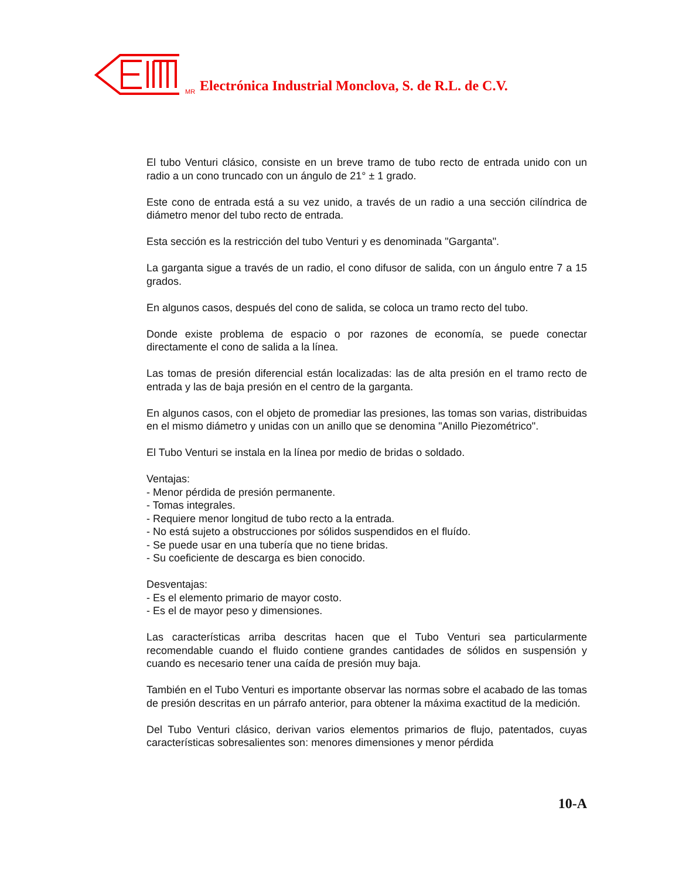MR Electrónica Industrial Monclova, S. de R.L. de C.V.
El tubo Venturi clásico, consiste en un breve tramo de tubo recto de entrada unido con un radio a un cono truncado con un ángulo de 21° ± 1 grado.
Este cono de entrada está a su vez unido, a través de un radio a una sección cilíndrica de diámetro menor del tubo recto de entrada.
Esta sección es la restricción del tubo Venturi y es denominada "Garganta".
La garganta sigue a través de un radio, el cono difusor de salida, con un ángulo entre 7 a 15 grados.
En algunos casos, después del cono de salida, se coloca un tramo recto del tubo.
Donde existe problema de espacio o por razones de economía, se puede conectar directamente el cono de salida a la línea.
Las tomas de presión diferencial están localizadas: las de alta presión en el tramo recto de entrada y las de baja presión en el centro de la garganta.
En algunos casos, con el objeto de promediar las presiones, las tomas son varias, distribuidas en el mismo diámetro y unidas con un anillo que se denomina "Anillo Piezométrico".
El Tubo Venturi se instala en la línea por medio de bridas o soldado.
Ventajas:
- Menor pérdida de presión permanente.
- Tomas integrales.
- Requiere menor longitud de tubo recto a la entrada.
- No está sujeto a obstrucciones por sólidos suspendidos en el fluído.
- Se puede usar en una tubería que no tiene bridas.
- Su coeficiente de descarga es bien conocido.
Desventajas:
- Es el elemento primario de mayor costo.
- Es el de mayor peso y dimensiones.
Las características arriba descritas hacen que el Tubo Venturi sea particularmente recomendable cuando el fluido contiene grandes cantidades de sólidos en suspensión y cuando es necesario tener una caída de presión muy baja.
También en el Tubo Venturi es importante observar las normas sobre el acabado de las tomas de presión descritas en un párrafo anterior, para obtener la máxima exactitud de la medición.
Del Tubo Venturi clásico, derivan varios elementos primarios de flujo, patentados, cuyas características sobresalientes son: menores dimensiones y menor pérdida
10-A